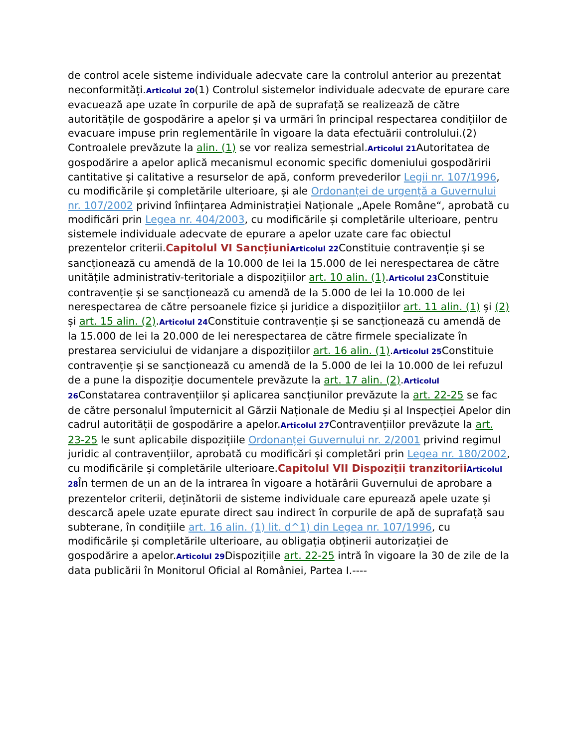de control acele sisteme individuale adecvate care la controlul anterior au prezentat neconformități.Articolul 20(1) Controlul sistemelor individuale adecvate de epurare care evacuează ape uzate în corpurile de apă de suprafață se realizează de către autoritățile de gospodărire a apelor și va urmări în principal respectarea condițiilor de evacuare impuse prin reglementările în vigoare la data efectuării controlului.(2) Controalele prevăzute la alin. (1) se vor realiza semestrial.Articolul 21 Autoritatea de gospodărire a apelor aplică mecanismul economic specific domeniului gospodăririi cantitative și calitative a resurselor de apă, conform prevederilor Legii nr. 107/1996, cu modificările și completările ulterioare, și ale Ordonanței de urgență a Guvernului nr. 107/2002 privind înființarea Administrației Naționale „Apele Române“, aprobată cu modificări prin Legea nr. 404/2003, cu modificările și completările ulterioare, pentru sistemele individuale adecvate de epurare a apelor uzate care fac obiectul prezentelor criterii.Capitolul VI Sancțiuni Articolul 22 Constituie contravenție și se sancționează cu amendă de la 10.000 de lei la 15.000 de lei nerespectarea de către unitățile administrativ-teritoriale a dispozițiilor art. 10 alin. (1).Articolul 23 Constituie contravenție și se sancționează cu amendă de la 5.000 de lei la 10.000 de lei nerespectarea de către persoanele fizice și juridice a dispozițiilor art. 11 alin. (1) și (2) și art. 15 alin. (2).Articolul 24 Constituie contravenție și se sancționează cu amendă de la 15.000 de lei la 20.000 de lei nerespectarea de către firmele specializate în prestarea serviciului de vidanjare a dispozițiilor art. 16 alin. (1).Articolul 25 Constituie contravenție și se sancționează cu amendă de la 5.000 de lei la 10.000 de lei refuzul de a pune la dispoziție documentele prevăzute la art. 17 alin. (2).Articolul 26 Constatarea contravențiilor și aplicarea sancțiunilor prevăzute la art. 22-25 se fac de către personalul împuternicit al Gărzii Naționale de Mediu și al Inspecției Apelor din cadrul autorității de gospodărire a apelor.Articolul 27 Contravențiilor prevăzute la art. 23-25 le sunt aplicabile dispozițiile Ordonanței Guvernului nr. 2/2001 privind regimul juridic al contravențiilor, aprobată cu modificări și completări prin Legea nr. 180/2002, cu modificările și completările ulterioare.Capitolul VII Dispoziții tranzitorii Articolul 28 În termen de un an de la intrarea în vigoare a hotărârii Guvernului de aprobare a prezentelor criterii, deținătorii de sisteme individuale care epurează apele uzate și descarcă apele uzate epurate direct sau indirect în corpurile de apă de suprafață sau subterane, în condițiile art. 16 alin. (1) lit. d^1) din Legea nr. 107/1996, cu modificările și completările ulterioare, au obligația obținerii autorizației de gospodărire a apelor.Articolul 29 Dispozițiile art. 22-25 intră în vigoare la 30 de zile de la data publicării în Monitorul Oficial al României, Partea I.----